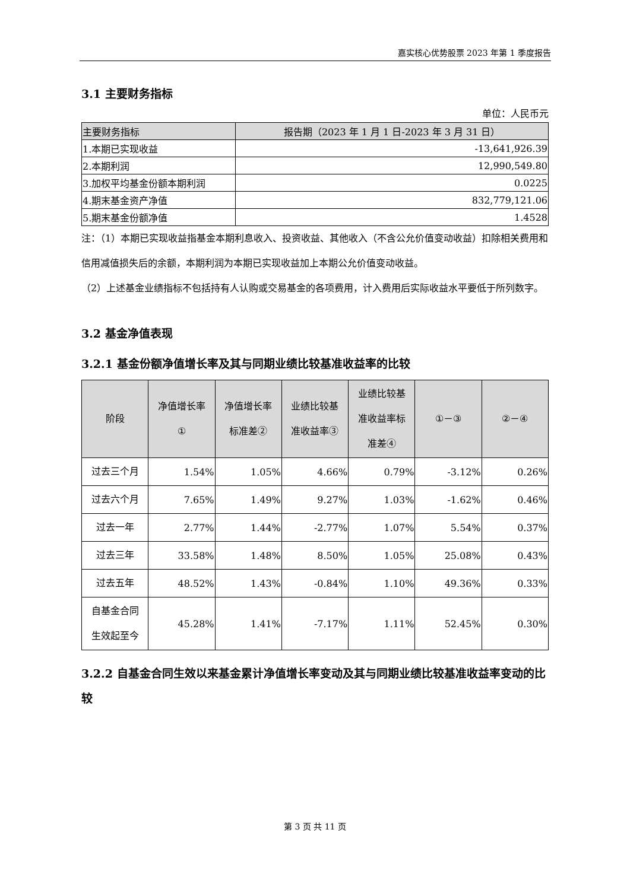嘉实核心优势股票 2023 年第 1 季度报告
3.1 主要财务指标
单位：人民币元
| 主要财务指标 | 报告期（2023 年 1 月 1 日-2023 年 3 月 31 日） |
| --- | --- |
| 1.本期已实现收益 | -13,641,926.39 |
| 2.本期利润 | 12,990,549.80 |
| 3.加权平均基金份额本期利润 | 0.0225 |
| 4.期末基金资产净值 | 832,779,121.06 |
| 5.期末基金份额净值 | 1.4528 |
注：（1）本期已实现收益指基金本期利息收入、投资收益、其他收入（不含公允价值变动收益）扣除相关费用和信用减值损失后的余额，本期利润为本期已实现收益加上本期公允价值变动收益。
（2）上述基金业绩指标不包括持有人认购或交易基金的各项费用，计入费用后实际收益水平要低于所列数字。
3.2 基金净值表现
3.2.1 基金份额净值增长率及其与同期业绩比较基准收益率的比较
| 阶段 | 净值增长率 ① | 净值增长率 标准差② | 业绩比较基 准收益率③ | 业绩比较基 准收益率标 准差④ | ①－③ | ②－④ |
| --- | --- | --- | --- | --- | --- | --- |
| 过去三个月 | 1.54% | 1.05% | 4.66% | 0.79% | -3.12% | 0.26% |
| 过去六个月 | 7.65% | 1.49% | 9.27% | 1.03% | -1.62% | 0.46% |
| 过去一年 | 2.77% | 1.44% | -2.77% | 1.07% | 5.54% | 0.37% |
| 过去三年 | 33.58% | 1.48% | 8.50% | 1.05% | 25.08% | 0.43% |
| 过去五年 | 48.52% | 1.43% | -0.84% | 1.10% | 49.36% | 0.33% |
| 自基金合同 生效起至今 | 45.28% | 1.41% | -7.17% | 1.11% | 52.45% | 0.30% |
3.2.2 自基金合同生效以来基金累计净值增长率变动及其与同期业绩比较基准收益率变动的比较
第 3 页 共 11 页